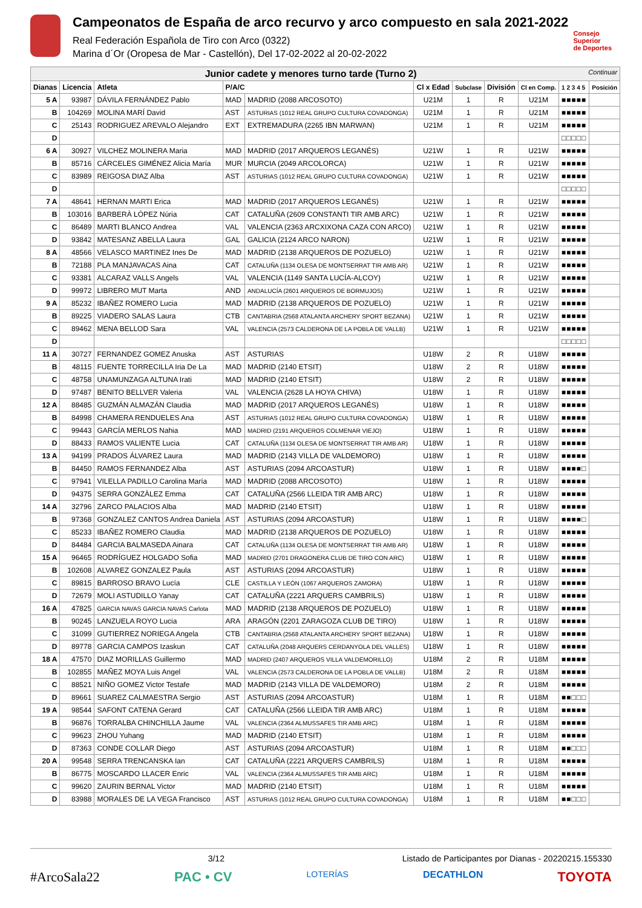Campeonatos de España de arco recurvo y arco compuesto en sala 2021-2022
Real Federación Española de Tiro con Arco (0322)
Marina d´Or (Oropesa de Mar - Castellón), Del 17-02-2022 al 20-02-2022
Consejo
Superior
de Deportes
| Junior cadete y menores turno tarde (Turno 2) Continuar | | | | | | | | | | |
| Dianas | Licencia | Atleta | P/A/C | | Cl x Edad | Subclase | División | Cl en Comp. | 1 2 3 4 5 | Posición |
| 5 A | 93987 | DÁVILA FERNÁNDEZ Pablo | MAD | MADRID (2088 ARCOSOTO) | U21M | 1 | R | U21M | ■■■■■ | |
| B | 104269 | MOLINA MARÍ David | AST | ASTURIAS (1012 REAL GRUPO CULTURA COVADONGA) | U21M | 1 | R | U21M | ■■■■■ | |
| C | 25143 | RODRIGUEZ AREVALO Alejandro | EXT | EXTREMADURA (2265 IBN MARWAN) | U21M | 1 | R | U21M | ■■■■■ | |
| D | | | | | | | | | □□□□□ | |
| 6 A | 30927 | VILCHEZ MOLINERA Maria | MAD | MADRID (2017 ARQUEROS LEGANÉS) | U21W | 1 | R | U21W | ■■■■■ | |
| B | 85716 | CÁRCELES GIMÉNEZ Alicia María | MUR | MURCIA (2049 ARCOLORCA) | U21W | 1 | R | U21W | ■■■■■ | |
| C | 83989 | REIGOSA DIAZ Alba | AST | ASTURIAS (1012 REAL GRUPO CULTURA COVADONGA) | U21W | 1 | R | U21W | ■■■■■ | |
| D | | | | | | | | | □□□□□ | |
| 7 A | 48641 | HERNAN MARTI Erica | MAD | MADRID (2017 ARQUEROS LEGANÉS) | U21W | 1 | R | U21W | ■■■■■ | |
| B | 103016 | BARBERÀ LÓPEZ Núria | CAT | CATALUÑA (2609 CONSTANTI TIR AMB ARC) | U21W | 1 | R | U21W | ■■■■■ | |
| C | 86489 | MARTI BLANCO Andrea | VAL | VALENCIA (2363 ARCXIXONA CAZA CON ARCO) | U21W | 1 | R | U21W | ■■■■■ | |
| D | 93842 | MATESANZ ABELLA Laura | GAL | GALICIA (2124 ARCO NARON) | U21W | 1 | R | U21W | ■■■■■ | |
| 8 A | 48566 | VELASCO MARTINEZ Ines De | MAD | MADRID (2138 ARQUEROS DE POZUELO) | U21W | 1 | R | U21W | ■■■■■ | |
| B | 72188 | PLA MANJAVACAS Aina | CAT | CATALUÑA (1134 OLESA DE MONTSERRAT TIR AMB AR) | U21W | 1 | R | U21W | ■■■■■ | |
| C | 93381 | ALCARAZ VALLS Angels | VAL | VALENCIA (1149 SANTA LUCÍA-ALCOY) | U21W | 1 | R | U21W | ■■■■■ | |
| D | 99972 | LIBRERO MUT Marta | AND | ANDALUCÍA (2601 ARQUEROS DE BORMUJOS) | U21W | 1 | R | U21W | ■■■■■ | |
| 9 A | 85232 | IBAÑEZ ROMERO Lucia | MAD | MADRID (2138 ARQUEROS DE POZUELO) | U21W | 1 | R | U21W | ■■■■■ | |
| B | 89225 | VIADERO SALAS Laura | CTB | CANTABRIA (2568 ATALANTA ARCHERY SPORT BEZANA) | U21W | 1 | R | U21W | ■■■■■ | |
| C | 89462 | MENA BELLOD Sara | VAL | VALENCIA (2573 CALDERONA DE LA POBLA DE VALLB) | U21W | 1 | R | U21W | ■■■■■ | |
| D | | | | | | | | | □□□□□ | |
| 11 A | 30727 | FERNANDEZ GOMEZ Anuska | AST | ASTURIAS | U18W | 2 | R | U18W | ■■■■■ | |
| B | 48115 | FUENTE TORRECILLA Iria De La | MAD | MADRID (2140 ETSIT) | U18W | 2 | R | U18W | ■■■■■ | |
| C | 48758 | UNAMUNZAGA ALTUNA Irati | MAD | MADRID (2140 ETSIT) | U18W | 2 | R | U18W | ■■■■■ | |
| D | 97487 | BENITO BELLVER Valeria | VAL | VALENCIA (2628 LA HOYA CHIVA) | U18W | 1 | R | U18W | ■■■■■ | |
| 12 A | 88485 | GUZMÁN ALMAZÁN Claudia | MAD | MADRID (2017 ARQUEROS LEGANÉS) | U18W | 1 | R | U18W | ■■■■■ | |
| B | 84998 | CHAMERA RENDUELES Ana | AST | ASTURIAS (1012 REAL GRUPO CULTURA COVADONGA) | U18W | 1 | R | U18W | ■■■■■ | |
| C | 99443 | GARCÍA MERLOS Nahia | MAD | MADRID (2191 ARQUEROS COLMENAR VIEJO) | U18W | 1 | R | U18W | ■■■■■ | |
| D | 88433 | RAMOS VALIENTE Lucia | CAT | CATALUÑA (1134 OLESA DE MONTSERRAT TIR AMB AR) | U18W | 1 | R | U18W | ■■■■■ | |
| 13 A | 94199 | PRADOS ÁLVAREZ Laura | MAD | MADRID (2143 VILLA DE VALDEMORO) | U18W | 1 | R | U18W | ■■■■■ | |
| B | 84450 | RAMOS FERNANDEZ Alba | AST | ASTURIAS (2094 ARCOASTUR) | U18W | 1 | R | U18W | ■■■■□ | |
| C | 97941 | VILELLA PADILLO Carolina María | MAD | MADRID (2088 ARCOSOTO) | U18W | 1 | R | U18W | ■■■■■ | |
| D | 94375 | SERRA GONZÀLEZ Emma | CAT | CATALUÑA (2566 LLEIDA TIR AMB ARC) | U18W | 1 | R | U18W | ■■■■■ | |
| 14 A | 32796 | ZARCO PALACIOS Alba | MAD | MADRID (2140 ETSIT) | U18W | 1 | R | U18W | ■■■■■ | |
| B | 97368 | GONZALEZ CANTOS Andrea Daniela | AST | ASTURIAS (2094 ARCOASTUR) | U18W | 1 | R | U18W | ■■■■□ | |
| C | 85233 | IBAÑEZ ROMERO Claudia | MAD | MADRID (2138 ARQUEROS DE POZUELO) | U18W | 1 | R | U18W | ■■■■■ | |
| D | 84484 | GARCIA BALMASEDA Ainara | CAT | CATALUÑA (1134 OLESA DE MONTSERRAT TIR AMB AR) | U18W | 1 | R | U18W | ■■■■■ | |
| 15 A | 96465 | RODRÍGUEZ HOLGADO Sofia | MAD | MADRID (2701 DRAGONERA CLUB DE TIRO CON ARC) | U18W | 1 | R | U18W | ■■■■■ | |
| B | 102608 | ALVAREZ GONZALEZ Paula | AST | ASTURIAS (2094 ARCOASTUR) | U18W | 1 | R | U18W | ■■■■■ | |
| C | 89815 | BARROSO BRAVO Lucía | CLE | CASTILLA Y LEÓN (1067 ARQUEROS ZAMORA) | U18W | 1 | R | U18W | ■■■■■ | |
| D | 72679 | MOLI ASTUDILLO Yanay | CAT | CATALUÑA (2221 ARQUERS CAMBRILS) | U18W | 1 | R | U18W | ■■■■■ | |
| 16 A | 47825 | GARCIA NAVAS GARCIA NAVAS Carlota | MAD | MADRID (2138 ARQUEROS DE POZUELO) | U18W | 1 | R | U18W | ■■■■■ | |
| B | 90245 | LANZUELA ROYO Lucia | ARA | ARAGÓN (2201 ZARAGOZA CLUB DE TIRO) | U18W | 1 | R | U18W | ■■■■■ | |
| C | 31099 | GUTIERREZ NORIEGA Angela | CTB | CANTABRIA (2568 ATALANTA ARCHERY SPORT BEZANA) | U18W | 1 | R | U18W | ■■■■■ | |
| D | 89778 | GARCIA CAMPOS Izaskun | CAT | CATALUÑA (2048 ARQUERS CERDANYOLA DEL VALLES) | U18W | 1 | R | U18W | ■■■■■ | |
| 18 A | 47570 | DIAZ MORILLAS Guillermo | MAD | MADRID (2407 ARQUEROS VILLA VALDEMORILLO) | U18M | 2 | R | U18M | ■■■■■ | |
| B | 102855 | MAÑEZ MOYA Luis Angel | VAL | VALENCIA (2573 CALDERONA DE LA POBLA DE VALLB) | U18M | 2 | R | U18M | ■■■■■ | |
| C | 88521 | NIÑO GOMEZ Victor Testafe | MAD | MADRID (2143 VILLA DE VALDEMORO) | U18M | 2 | R | U18M | ■■■■■ | |
| D | 89661 | SUAREZ CALMAESTRA Sergio | AST | ASTURIAS (2094 ARCOASTUR) | U18M | 1 | R | U18M | ■■□□□ | |
| 19 A | 98544 | SAFONT CATENA Gerard | CAT | CATALUÑA (2566 LLEIDA TIR AMB ARC) | U18M | 1 | R | U18M | ■■■■■ | |
| B | 96876 | TORRALBA CHINCHILLA Jaume | VAL | VALENCIA (2364 ALMUSSAFES TIR AMB ARC) | U18M | 1 | R | U18M | ■■■■■ | |
| C | 99623 | ZHOU Yuhang | MAD | MADRID (2140 ETSIT) | U18M | 1 | R | U18M | ■■■■■ | |
| D | 87363 | CONDE COLLAR Diego | AST | ASTURIAS (2094 ARCOASTUR) | U18M | 1 | R | U18M | ■■□□□ | |
| 20 A | 99548 | SERRA TRENCANSKA Ian | CAT | CATALUÑA (2221 ARQUERS CAMBRILS) | U18M | 1 | R | U18M | ■■■■■ | |
| B | 86775 | MOSCARDO LLACER Enric | VAL | VALENCIA (2364 ALMUSSAFES TIR AMB ARC) | U18M | 1 | R | U18M | ■■■■■ | |
| C | 99620 | ZAURIN BERNAL Victor | MAD | MADRID (2140 ETSIT) | U18M | 1 | R | U18M | ■■■■■ | |
| D | 83988 | MORALES DE LA VEGA Francisco | AST | ASTURIAS (1012 REAL GRUPO CULTURA COVADONGA) | U18M | 1 | R | U18M | ■■□□□ | |
3/12 Listado de Participantes por Dianas - 20220215.155330
#ArcoSala22 PAC • CV LOTERÍAS DECATHLON TOYOTA